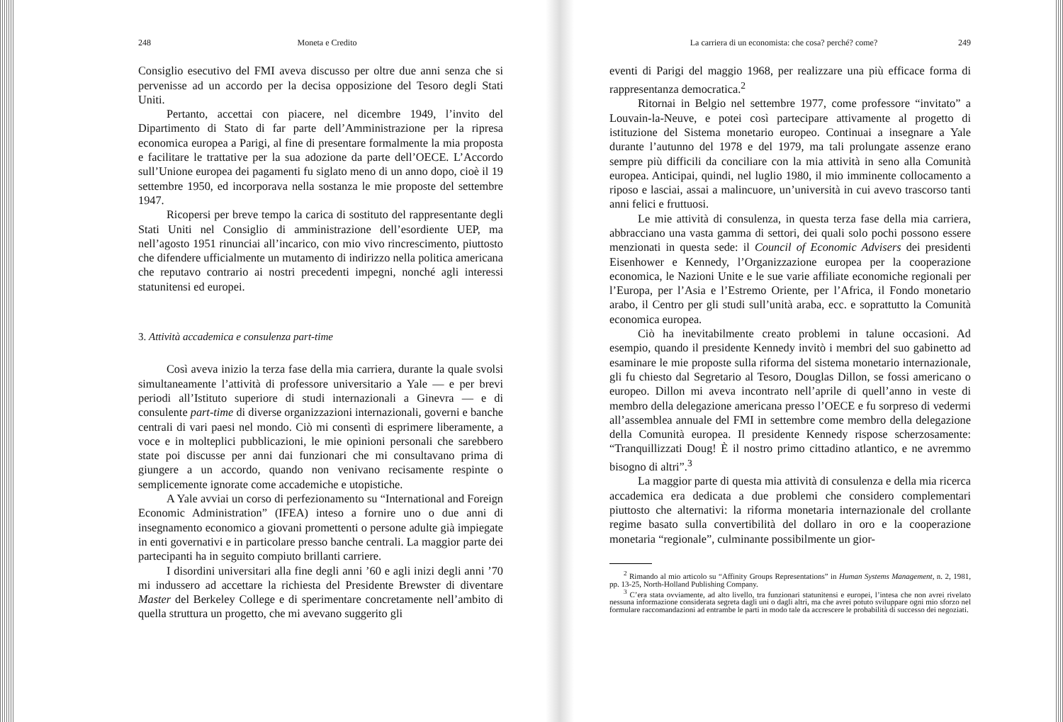248 Moneta e Credito
Consiglio esecutivo del FMI aveva discusso per oltre due anni senza che si pervenisse ad un accordo per la decisa opposizione del Tesoro degli Stati Uniti.
Pertanto, accettai con piacere, nel dicembre 1949, l’invito del Dipartimento di Stato di far parte dell’Amministrazione per la ripresa economica europea a Parigi, al fine di presentare formalmente la mia proposta e facilitare le trattative per la sua adozione da parte del­l’OECE. L’Accordo sull’Unione europea dei pagamenti fu siglato meno di un anno dopo, cioè il 19 settembre 1950, ed incorporava nella sostanza le mie proposte del settembre 1947.
Ricopersi per breve tempo la carica di sostituto del rappresentante degli Stati Uniti nel Consiglio di amministrazione dell’esordiente UEP, ma nell’agosto 1951 rinunciai all’incarico, con mio vivo rincrescimento, piuttosto che difendere ufficialmente un mutamento di indirizzo nella politica americana che reputavo contrario ai nostri precedenti impegni, nonché agli interessi statunitensi ed europei.
3. Attività accademica e consulenza part-time
Così aveva inizio la terza fase della mia carriera, durante la quale svolsi simultaneamente l’attività di professore universitario a Yale — e per brevi periodi all’Istituto superiore di studi internazionali a Ginevra — e di consulente part-time di diverse organizzazioni internazionali, governi e banche centrali di vari paesi nel mondo. Ciò mi consentì di esprimere liberamente, a voce e in molteplici pubblicazioni, le mie opinioni personali che sarebbero state poi discusse per anni dai funzionari che mi consultavano prima di giungere a un accordo, quando non venivano recisamente respinte o semplicemente ignorate come accademiche e utopistiche.
A Yale avviai un corso di perfezionamento su “International and Foreign Economic Administration” (IFEA) inteso a fornire uno o due anni di insegnamento economico a giovani promettenti o persone adulte già impiegate in enti governativi e in particolare presso banche centrali. La maggior parte dei partecipanti ha in seguito compiuto brillanti carriere.
I disordini universitari alla fine degli anni ’60 e agli inizi degli anni ’70 mi indussero ad accettare la richiesta del Presidente Brewster di diventare Master del Berkeley College e di sperimentare concretamente nell’ambito di quella struttura un progetto, che mi avevano suggerito gli
La carriera di un economista: che cosa? perché? come? 249
eventi di Parigi del maggio 1968, per realizzare una più efficace forma di rappresentanza democratica.<sup>2</sup>
Ritornai in Belgio nel settembre 1977, come professore “invitato” a Louvain-la-Neuve, e potei così partecipare attivamente al progetto di istituzione del Sistema monetario europeo. Continuai a insegnare a Yale durante l’autunno del 1978 e del 1979, ma tali prolungate assenze erano sempre più difficili da conciliare con la mia attività in seno alla Comunità europea. Anticipai, quindi, nel luglio 1980, il mio imminente collocamento a riposo e lasciai, assai a malincuore, un’università in cui avevo trascorso tanti anni felici e fruttuosi.
Le mie attività di consulenza, in questa terza fase della mia carriera, abbracciano una vasta gamma di settori, dei quali solo pochi possono essere menzionati in questa sede: il Council of Economic Advisers dei presidenti Eisenhower e Kennedy, l’Organizzazione europea per la cooperazione economica, le Nazioni Unite e le sue varie affiliate economiche regionali per l’Europa, per l’Asia e l’Estremo Oriente, per l’Africa, il Fondo monetario arabo, il Centro per gli studi sull’unità araba, ecc. e soprattutto la Comunità economica europea.
Ciò ha inevitabilmente creato problemi in talune occasioni. Ad esempio, quando il presidente Kennedy invitò i membri del suo gabinetto ad esaminare le mie proposte sulla riforma del sistema monetario internazionale, gli fu chiesto dal Segretario al Tesoro, Douglas Dillon, se fossi americano o europeo. Dillon mi aveva incontra­to nell’aprile di quell’anno in veste di membro della delegazione americana presso l’OECE e fu sorpreso di vedermi all’assemblea annuale del FMI in settembre come membro della delegazione della Comunità europea. Il presidente Kennedy rispose scherzosamente: “Tranquillizzati Doug! È il nostro primo cittadino atlantico, e ne avremmo bisogno di altri”.<sup>3</sup>
La maggior parte di questa mia attività di consulenza e della mia ricerca accademica era dedicata a due problemi che considero comple­mentari piuttosto che alternativi: la riforma monetaria internazionale del crollante regime basato sulla convertibilità del dollaro in oro e la cooperazione monetaria “regionale”, culminante possibilmente un gior-
<sup>2</sup> Rimando al mio articolo su “Affinity Groups Representations” in Human Systems Management, n. 2, 1981, pp. 13-25, North-Holland Publishing Company.
<sup>3</sup> C’era stata ovviamente, ad alto livello, tra funzionari statunitensi e europei, l’intesa che non avrei rivelato nessuna informazione considerata segreta dagli uni o dagli altri, ma che avrei potuto sviluppare ogni mio sforzo nel formulare raccomandazioni ad entrambe le parti in modo tale da accrescere le probabilità di successo dei negoziati.